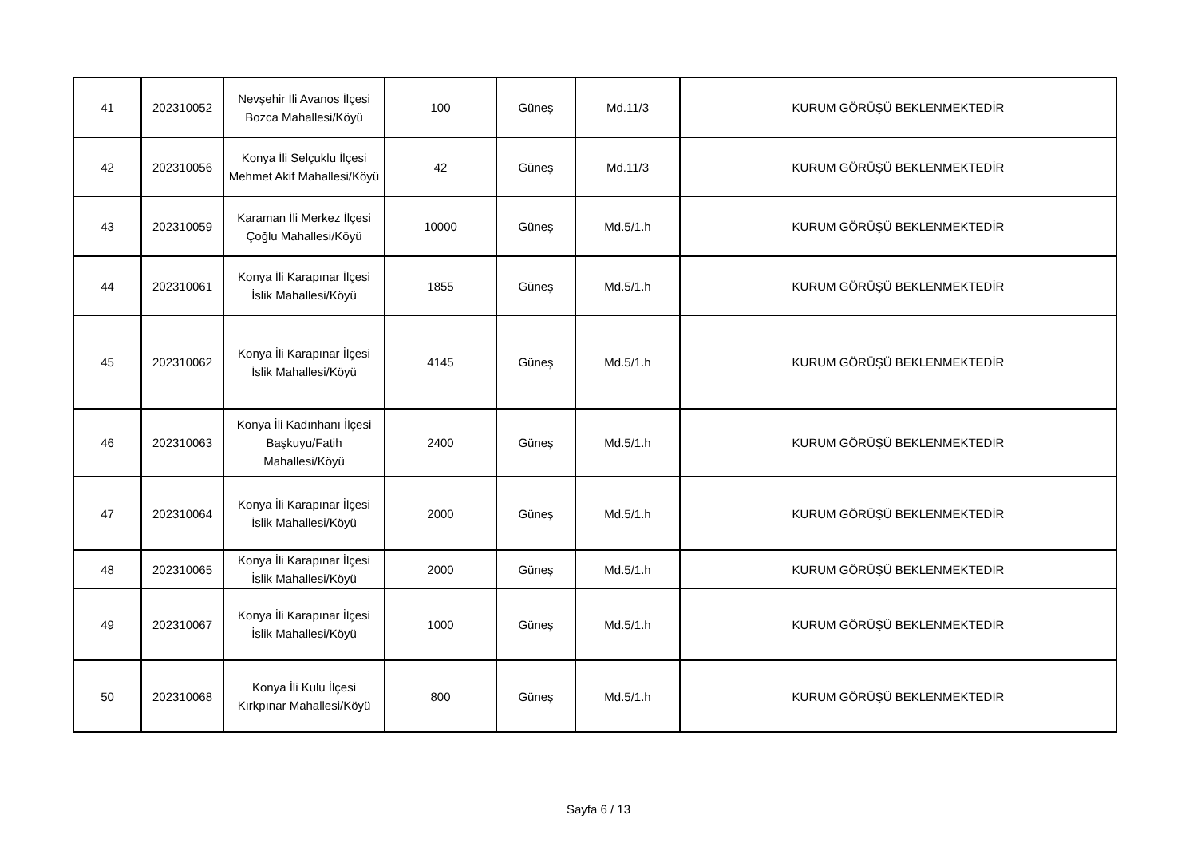| 41 | 202310052 | Nevşehir İli Avanos İlçesi Bozca Mahallesi/Köyü | 100 | Güneş | Md.11/3 | KURUM GÖRÜŞÜ BEKLENMEKTEDİR |
| 42 | 202310056 | Konya İli Selçuklu İlçesi Mehmet Akif Mahallesi/Köyü | 42 | Güneş | Md.11/3 | KURUM GÖRÜŞÜ BEKLENMEKTEDİR |
| 43 | 202310059 | Karaman İli Merkez İlçesi Çoğlu Mahallesi/Köyü | 10000 | Güneş | Md.5/1.h | KURUM GÖRÜŞÜ BEKLENMEKTEDİR |
| 44 | 202310061 | Konya İli Karapınar İlçesi İslik Mahallesi/Köyü | 1855 | Güneş | Md.5/1.h | KURUM GÖRÜŞÜ BEKLENMEKTEDİR |
| 45 | 202310062 | Konya İli Karapınar İlçesi İslik Mahallesi/Köyü | 4145 | Güneş | Md.5/1.h | KURUM GÖRÜŞÜ BEKLENMEKTEDİR |
| 46 | 202310063 | Konya İli Kadınhanı İlçesi Başkuyu/Fatih Mahallesi/Köyü | 2400 | Güneş | Md.5/1.h | KURUM GÖRÜŞÜ BEKLENMEKTEDİR |
| 47 | 202310064 | Konya İli Karapınar İlçesi İslik Mahallesi/Köyü | 2000 | Güneş | Md.5/1.h | KURUM GÖRÜŞÜ BEKLENMEKTEDİR |
| 48 | 202310065 | Konya İli Karapınar İlçesi İslik Mahallesi/Köyü | 2000 | Güneş | Md.5/1.h | KURUM GÖRÜŞÜ BEKLENMEKTEDİR |
| 49 | 202310067 | Konya İli Karapınar İlçesi İslik Mahallesi/Köyü | 1000 | Güneş | Md.5/1.h | KURUM GÖRÜŞÜ BEKLENMEKTEDİR |
| 50 | 202310068 | Konya İli Kulu İlçesi Kırkpınar Mahallesi/Köyü | 800 | Güneş | Md.5/1.h | KURUM GÖRÜŞÜ BEKLENMEKTEDİR |
Sayfa 6 / 13